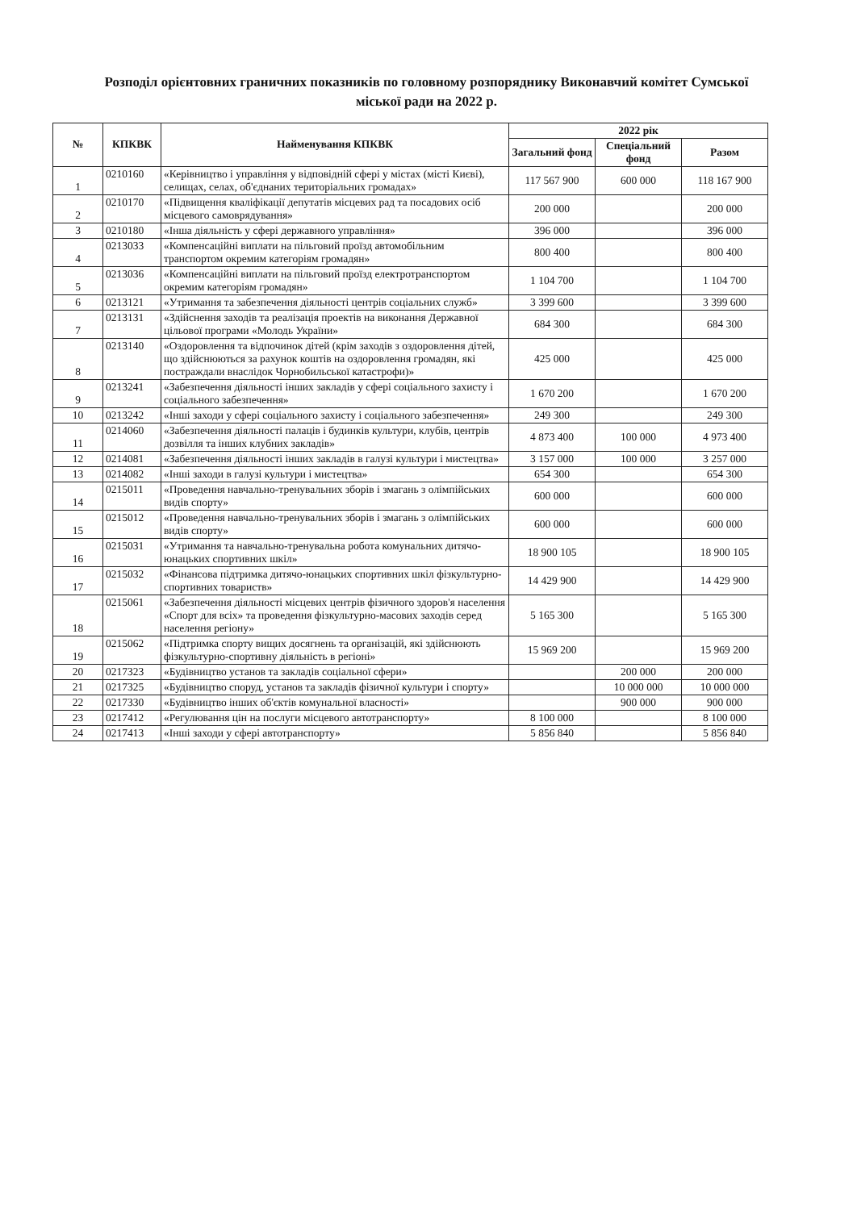Розподіл орієнтовних граничних показників по головному розпоряднику Виконавчий комітет Сумської міської ради на 2022 р.
| № | КПКВК | Найменування КПКВК | 2022 рік | | |
| --- | --- | --- | --- | --- | --- |
| | | | Загальний фонд | Спеціальний фонд | Разом |
| 1 | 0210160 | «Керівництво і управління у відповідній сфері у містах (місті Києві), селищах, селах, об'єднаних територіальних громадах» | 117 567 900 | 600 000 | 118 167 900 |
| 2 | 0210170 | «Підвищення кваліфікації депутатів місцевих рад та посадових осіб місцевого самоврядування» | 200 000 | | 200 000 |
| 3 | 0210180 | «Інша діяльність у сфері державного управління» | 396 000 | | 396 000 |
| 4 | 0213033 | «Компенсаційні виплати на пільговий проїзд автомобільним транспортом окремим категоріям громадян» | 800 400 | | 800 400 |
| 5 | 0213036 | «Компенсаційні виплати на пільговий проїзд електротранспортом окремим категоріям громадян» | 1 104 700 | | 1 104 700 |
| 6 | 0213121 | «Утримання та забезпечення діяльності центрів соціальних служб» | 3 399 600 | | 3 399 600 |
| 7 | 0213131 | «Здійснення заходів та реалізація проектів на виконання Державної цільової програми «Молодь України» | 684 300 | | 684 300 |
| 8 | 0213140 | «Оздоровлення та відпочинок дітей (крім заходів з оздоровлення дітей, що здійснюються за рахунок коштів на оздоровлення громадян, які постраждали внаслідок Чорнобильської катастрофи)» | 425 000 | | 425 000 |
| 9 | 0213241 | «Забезпечення діяльності інших закладів у сфері соціального захисту і соціального забезпечення» | 1 670 200 | | 1 670 200 |
| 10 | 0213242 | «Інші заходи у сфері соціального захисту і соціального забезпечення» | 249 300 | | 249 300 |
| 11 | 0214060 | «Забезпечення діяльності палаців і будинків культури, клубів, центрів дозвілля та інших клубних закладів» | 4 873 400 | 100 000 | 4 973 400 |
| 12 | 0214081 | «Забезпечення діяльності інших закладів в галузі культури і мистецтва» | 3 157 000 | 100 000 | 3 257 000 |
| 13 | 0214082 | «Інші заходи в галузі культури і мистецтва» | 654 300 | | 654 300 |
| 14 | 0215011 | «Проведення навчально-тренувальних зборів і змагань з олімпійських видів спорту» | 600 000 | | 600 000 |
| 15 | 0215012 | «Проведення навчально-тренувальних зборів і змагань з олімпійських видів спорту» | 600 000 | | 600 000 |
| 16 | 0215031 | «Утримання та навчально-тренувальна робота комунальних дитячо-юнацьких спортивних шкіл» | 18 900 105 | | 18 900 105 |
| 17 | 0215032 | «Фінансова підтримка дитячо-юнацьких спортивних шкіл фізкультурно-спортивних товариств» | 14 429 900 | | 14 429 900 |
| 18 | 0215061 | «Забезпечення діяльності місцевих центрів фізичного здоров'я населення «Спорт для всіх» та проведення фізкультурно-масових заходів серед населення регіону» | 5 165 300 | | 5 165 300 |
| 19 | 0215062 | «Підтримка спорту вищих досягнень та організацій, які здійснюють фізкультурно-спортивну діяльність в регіоні» | 15 969 200 | | 15 969 200 |
| 20 | 0217323 | «Будівництво установ та закладів соціальної сфери» | | 200 000 | 200 000 |
| 21 | 0217325 | «Будівництво споруд, установ та закладів фізичної культури і спорту» | | 10 000 000 | 10 000 000 |
| 22 | 0217330 | «Будівництво інших об'єктів комунальної власності» | | 900 000 | 900 000 |
| 23 | 0217412 | «Регулювання цін на послуги місцевого автотранспорту» | 8 100 000 | | 8 100 000 |
| 24 | 0217413 | «Інші заходи у сфері автотранспорту» | 5 856 840 | | 5 856 840 |